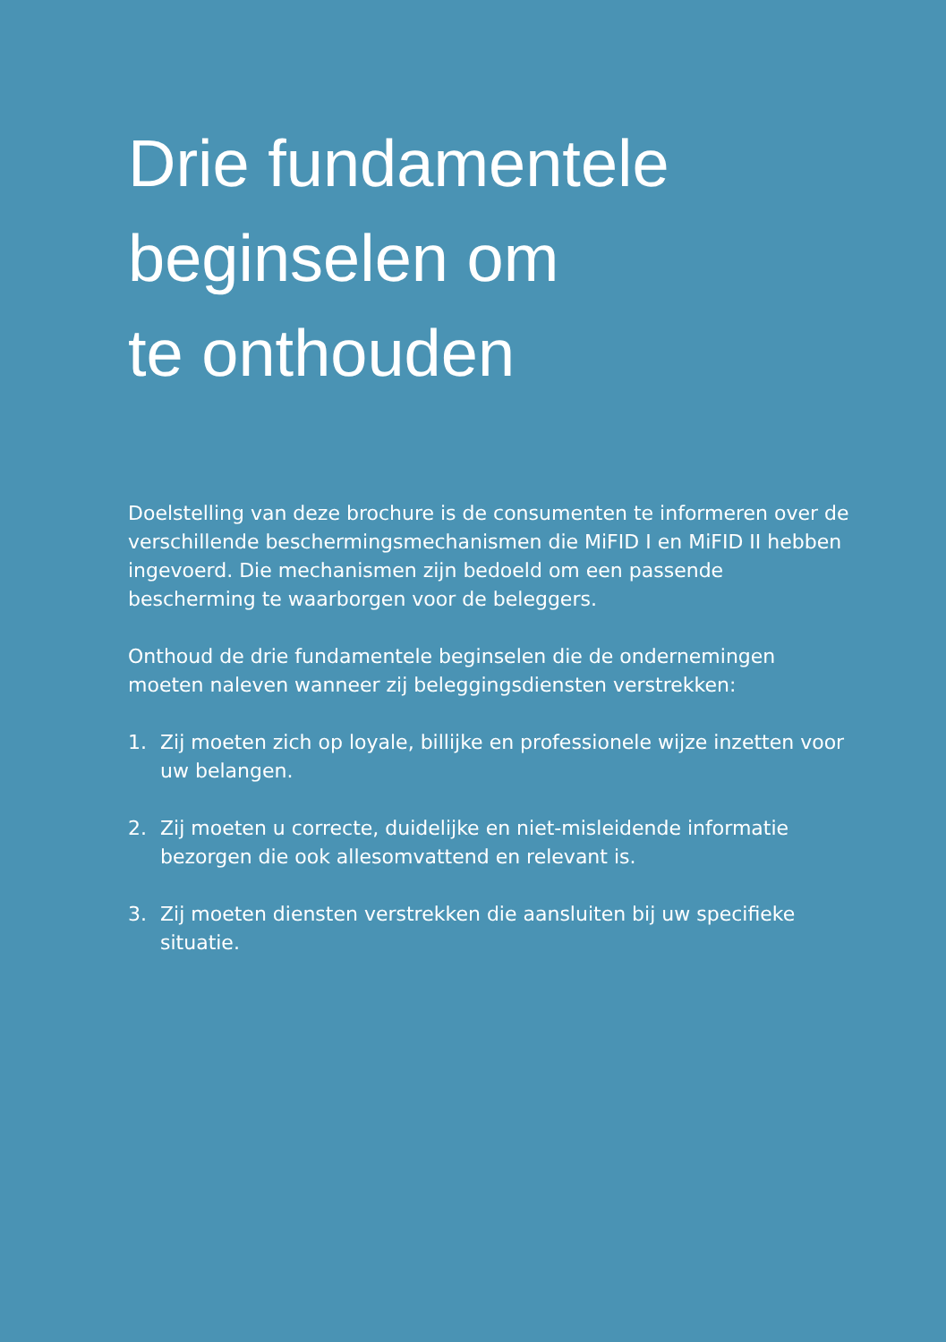Drie fundamentele
beginselen om
te onthouden
Doelstelling van deze brochure is de consumenten te informeren over de verschillende beschermingsmechanismen die MiFID I en MiFID II hebben ingevoerd. Die mechanismen zijn bedoeld om een passende bescherming te waarborgen voor de beleggers.
Onthoud de drie fundamentele beginselen die de ondernemingen moeten naleven wanneer zij beleggingsdiensten verstrekken:
1. Zij moeten zich op loyale, billijke en professionele wijze inzetten voor uw belangen.
2. Zij moeten u correcte, duidelijke en niet-misleidende informatie bezorgen die ook allesomvattend en relevant is.
3. Zij moeten diensten verstrekken die aansluiten bij uw specifieke situatie.